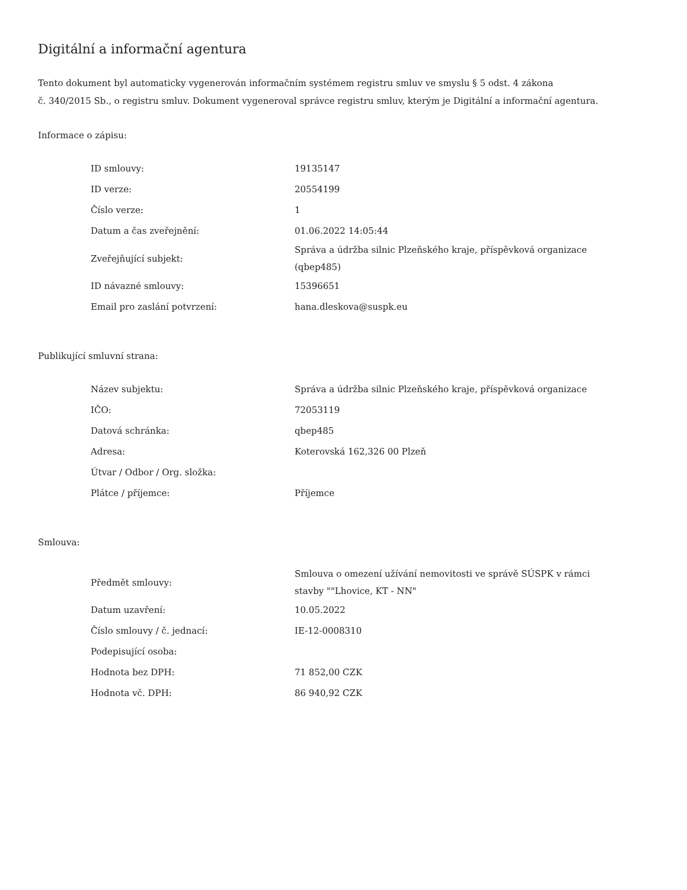Digitální a informační agentura
Tento dokument byl automaticky vygenerován informačním systémem registru smluv ve smyslu § 5 odst. 4 zákona
č. 340/2015 Sb., o registru smluv. Dokument vygeneroval správce registru smluv, kterým je Digitální a informační agentura.
Informace o zápisu:
| ID smlouvy: | 19135147 |
| ID verze: | 20554199 |
| Číslo verze: | 1 |
| Datum a čas zveřejnění: | 01.06.2022 14:05:44 |
| Zveřejňující subjekt: | Správa a údržba silnic Plzeňského kraje, příspěvková organizace (qbep485) |
| ID návazné smlouvy: | 15396651 |
| Email pro zaslání potvrzení: | hana.dleskova@suspk.eu |
Publikující smluvní strana:
| Název subjektu: | Správa a údržba silnic Plzeňského kraje, příspěvková organizace |
| IČO: | 72053119 |
| Datová schránka: | qbep485 |
| Adresa: | Koterovská 162,326 00 Plzeň |
| Útvar / Odbor / Org. složka: | |
| Plátce / příjemce: | Příjemce |
Smlouva:
| Předmět smlouvy: | Smlouva o omezení užívání nemovitosti ve správě SÚSPK v rámci stavby ""Lhovice, KT - NN" |
| Datum uzavření: | 10.05.2022 |
| Číslo smlouvy / č. jednací: | IE-12-0008310 |
| Podepisující osoba: | |
| Hodnota bez DPH: | 71 852,00 CZK |
| Hodnota vč. DPH: | 86 940,92 CZK |